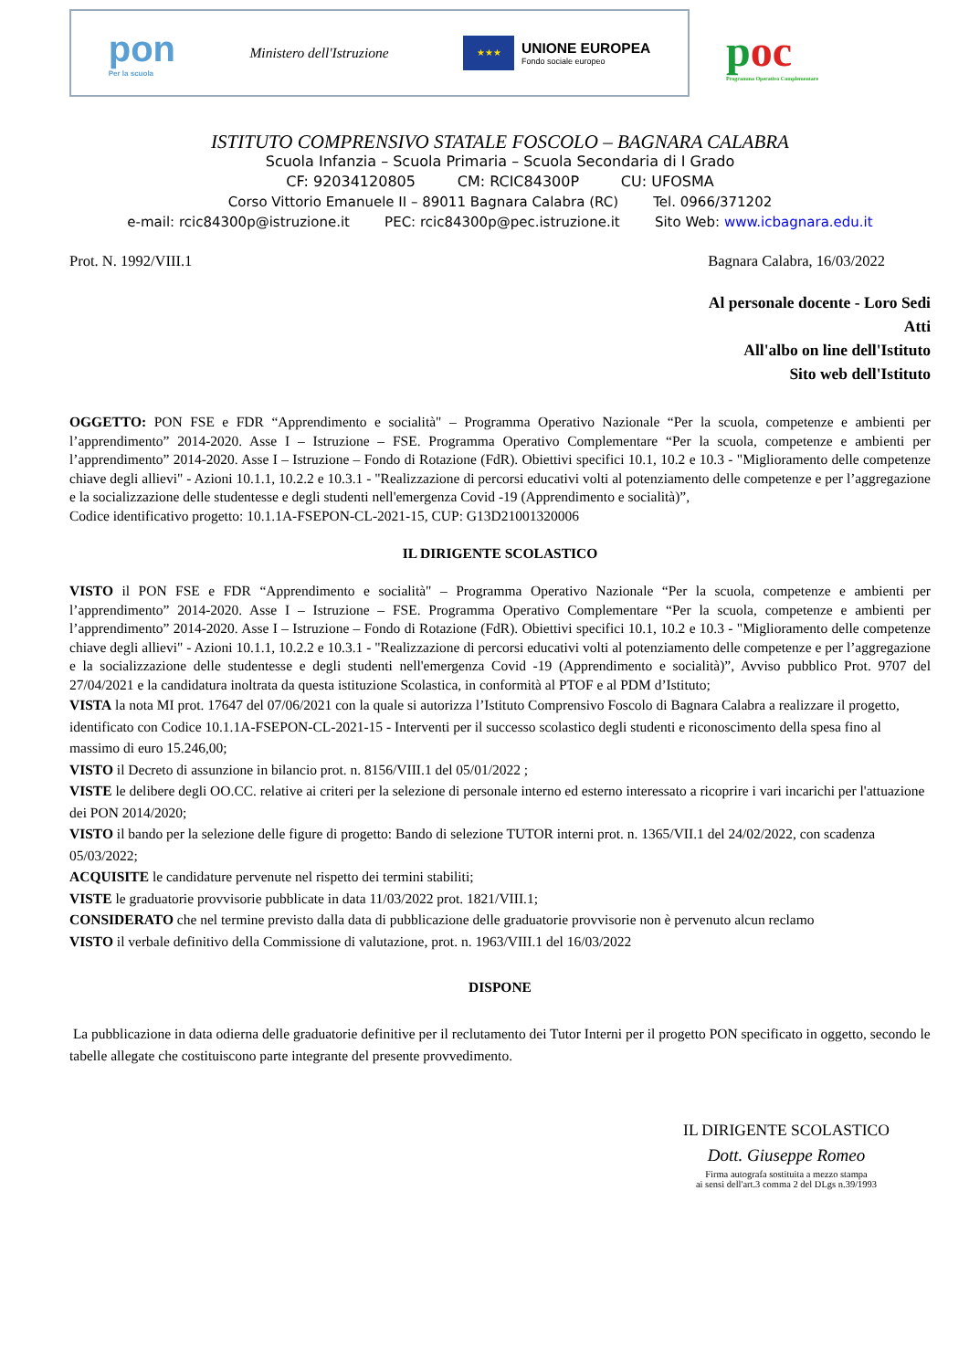pon
Per la scuola
Ministero dell'Istruzione
★★★
UNIONE EUROPEA
Fondo sociale europeo
poc
Programma Operativo Complementare
ISTITUTO COMPRENSIVO STATALE FOSCOLO – BAGNARA CALABRA
Scuola Infanzia – Scuola Primaria – Scuola Secondaria di I Grado
CF: 92034120805 CM: RCIC84300P CU: UFOSMA
Corso Vittorio Emanuele II – 89011 Bagnara Calabra (RC) Tel. 0966/371202
e-mail: rcic84300p@istruzione.it PEC: rcic84300p@pec.istruzione.it Sito Web: www.icbagnara.edu.it
Prot. N. 1992/VIII.1 Bagnara Calabra, 16/03/2022
Al personale docente - Loro Sedi
Atti
All'albo on line dell'Istituto
Sito web dell'Istituto
OGGETTO: PON FSE e FDR “Apprendimento e socialità" – Programma Operativo Nazionale “Per la scuola, competenze e ambienti per l’apprendimento” 2014-2020. Asse I – Istruzione – FSE. Programma Operativo Complementare “Per la scuola, competenze e ambienti per l’apprendimento” 2014-2020. Asse I – Istruzione – Fondo di Rotazione (FdR). Obiettivi specifici 10.1, 10.2 e 10.3 - "Miglioramento delle competenze chiave degli allievi" - Azioni 10.1.1, 10.2.2 e 10.3.1 - "Realizzazione di percorsi educativi volti al potenziamento delle competenze e per l’aggregazione e la socializzazione delle studentesse e degli studenti nell'emergenza Covid -19 (Apprendimento e socialità)”,
Codice identificativo progetto: 10.1.1A-FSEPON-CL-2021-15, CUP: G13D21001320006
IL DIRIGENTE SCOLASTICO
VISTO il PON FSE e FDR “Apprendimento e socialità" – Programma Operativo Nazionale “Per la scuola, competenze e ambienti per l’apprendimento” 2014-2020. Asse I – Istruzione – FSE. Programma Operativo Complementare “Per la scuola, competenze e ambienti per l’apprendimento” 2014-2020. Asse I – Istruzione – Fondo di Rotazione (FdR). Obiettivi specifici 10.1, 10.2 e 10.3 - "Miglioramento delle competenze chiave degli allievi" - Azioni 10.1.1, 10.2.2 e 10.3.1 - "Realizzazione di percorsi educativi volti al potenziamento delle competenze e per l’aggregazione e la socializzazione delle studentesse e degli studenti nell'emergenza Covid -19 (Apprendimento e socialità)”, Avviso pubblico Prot. 9707 del 27/04/2021 e la candidatura inoltrata da questa istituzione Scolastica, in conformità al PTOF e al PDM d’Istituto;
VISTA la nota MI prot. 17647 del 07/06/2021 con la quale si autorizza l’Istituto Comprensivo Foscolo di Bagnara Calabra a realizzare il progetto, identificato con Codice 10.1.1A-FSEPON-CL-2021-15 - Interventi per il successo scolastico degli studenti e riconoscimento della spesa fino al massimo di euro 15.246,00;
VISTO il Decreto di assunzione in bilancio prot. n. 8156/VIII.1 del 05/01/2022 ;
VISTE le delibere degli OO.CC. relative ai criteri per la selezione di personale interno ed esterno interessato a ricoprire i vari incarichi per l'attuazione dei PON 2014/2020;
VISTO il bando per la selezione delle figure di progetto: Bando di selezione TUTOR interni prot. n. 1365/VII.1 del 24/02/2022, con scadenza 05/03/2022;
ACQUISITE le candidature pervenute nel rispetto dei termini stabiliti;
VISTE le graduatorie provvisorie pubblicate in data 11/03/2022 prot. 1821/VIII.1;
CONSIDERATO che nel termine previsto dalla data di pubblicazione delle graduatorie provvisorie non è pervenuto alcun reclamo
VISTO il verbale definitivo della Commissione di valutazione, prot. n. 1963/VIII.1 del 16/03/2022
DISPONE
La pubblicazione in data odierna delle graduatorie definitive per il reclutamento dei Tutor Interni per il progetto PON specificato in oggetto, secondo le tabelle allegate che costituiscono parte integrante del presente provvedimento.
IL DIRIGENTE SCOLASTICO
Dott. Giuseppe Romeo
Firma autografa sostituita a mezzo stampa
ai sensi dell'art.3 comma 2 del DLgs n.39/1993